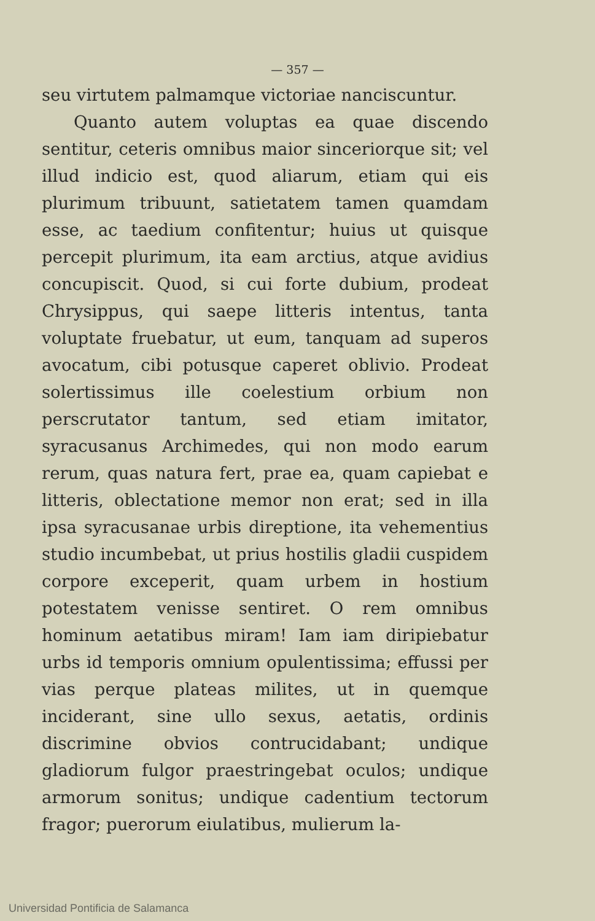— 357 —
seu virtutem palmamque victoriae nanciscuntur.
Quanto autem voluptas ea quae discendo sentitur, ceteris omnibus maior sinceriorque sit; vel illud indicio est, quod aliarum, etiam qui eis plurimum tribuunt, satietatem tamen quamdam esse, ac taedium confitentur; huius ut quisque percepit plurimum, ita eam arctius, atque avidius concupiscit. Quod, si cui forte dubium, prodeat Chrysippus, qui saepe litteris intentus, tanta voluptate fruebatur, ut eum, tanquam ad superos avocatum, cibi potusque caperet oblivio. Prodeat solertissimus ille coelestium orbium non perscrutator tantum, sed etiam imitator, syracusanus Archimedes, qui non modo earum rerum, quas natura fert, prae ea, quam capiebat e litteris, oblectatione memor non erat; sed in illa ipsa syracusanae urbis direptione, ita vehementius studio incumbebat, ut prius hostilis gladii cuspidem corpore exceperit, quam urbem in hostium potestatem venisse sentiret. O rem omnibus hominum aetatibus miram! Iam iam diripiebatur urbs id temporis omnium opulentissima; effussi per vias perque plateas milites, ut in quemque inciderant, sine ullo sexus, aetatis, ordinis discrimine obvios contrucidabant; undique gladiorum fulgor praestringebat oculos; undique armorum sonitus; undique cadentium tectorum fragor; puerorum eiulatibus, mulierum la-
Universidad Pontificia de Salamanca